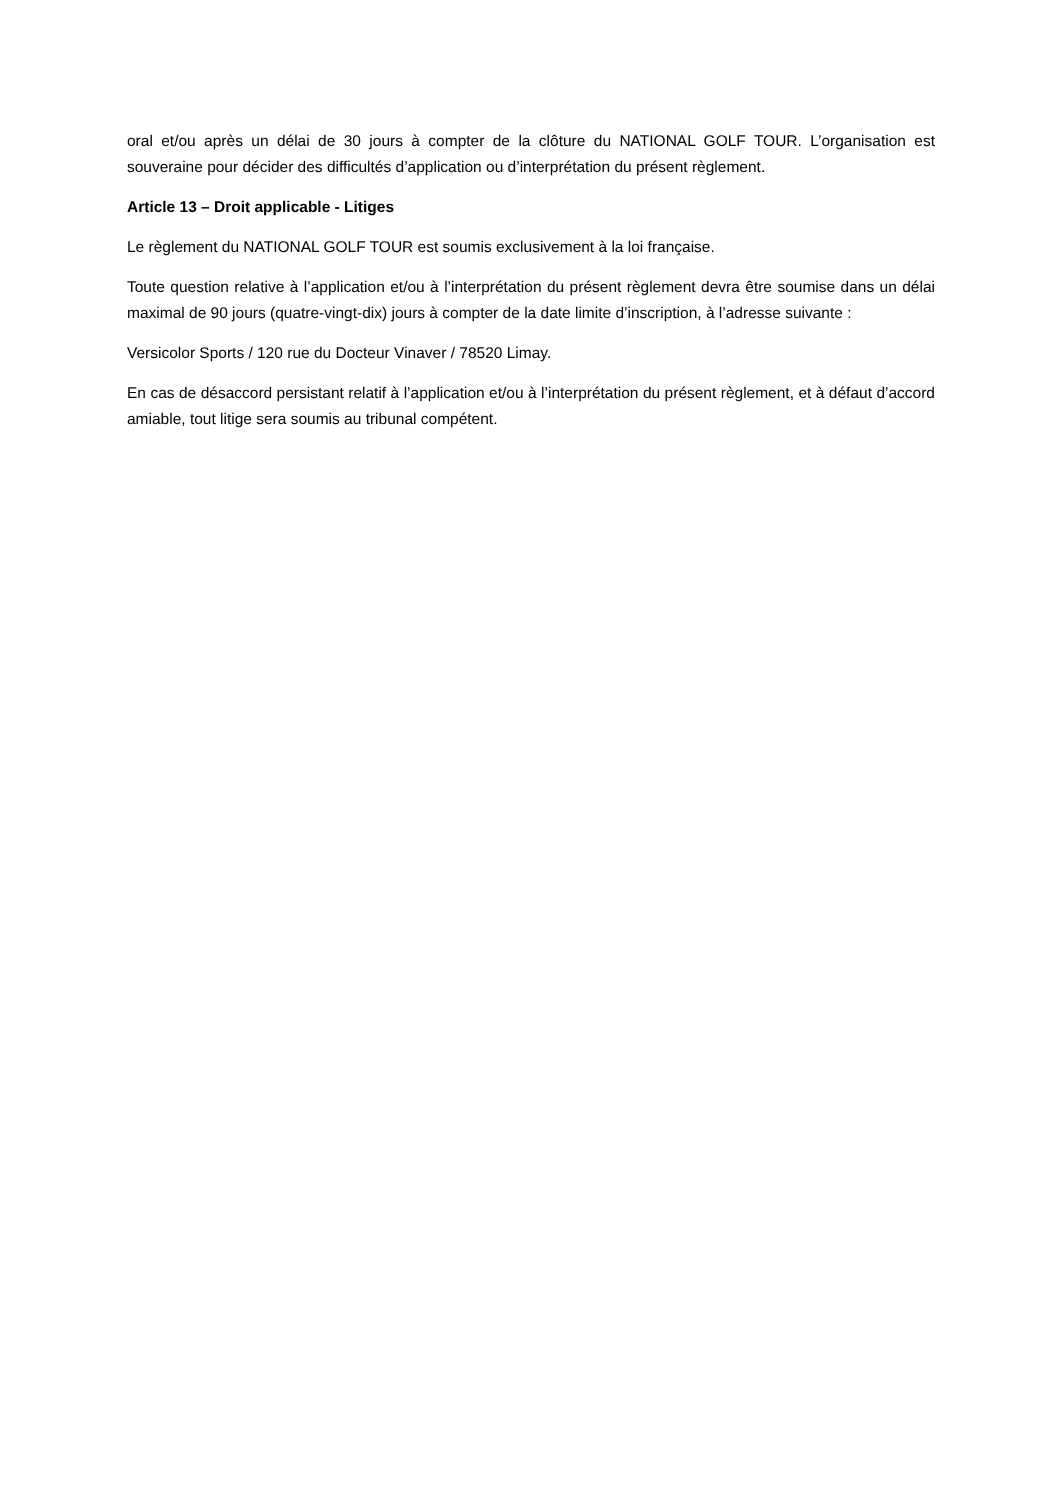oral et/ou après un délai de 30 jours à compter de la clôture du NATIONAL GOLF TOUR. L’organisation est souveraine pour décider des difficultés d’application ou d’interprétation du présent règlement.
Article 13 – Droit applicable - Litiges
Le règlement du NATIONAL GOLF TOUR est soumis exclusivement à la loi française.
Toute question relative à l’application et/ou à l’interprétation du présent règlement devra être soumise dans un délai maximal de 90 jours (quatre-vingt-dix) jours à compter de la date limite d’inscription, à l’adresse suivante :
Versicolor Sports / 120 rue du Docteur Vinaver / 78520 Limay.
En cas de désaccord persistant relatif à l’application et/ou à l’interprétation du présent règlement, et à défaut d’accord amiable, tout litige sera soumis au tribunal compétent.